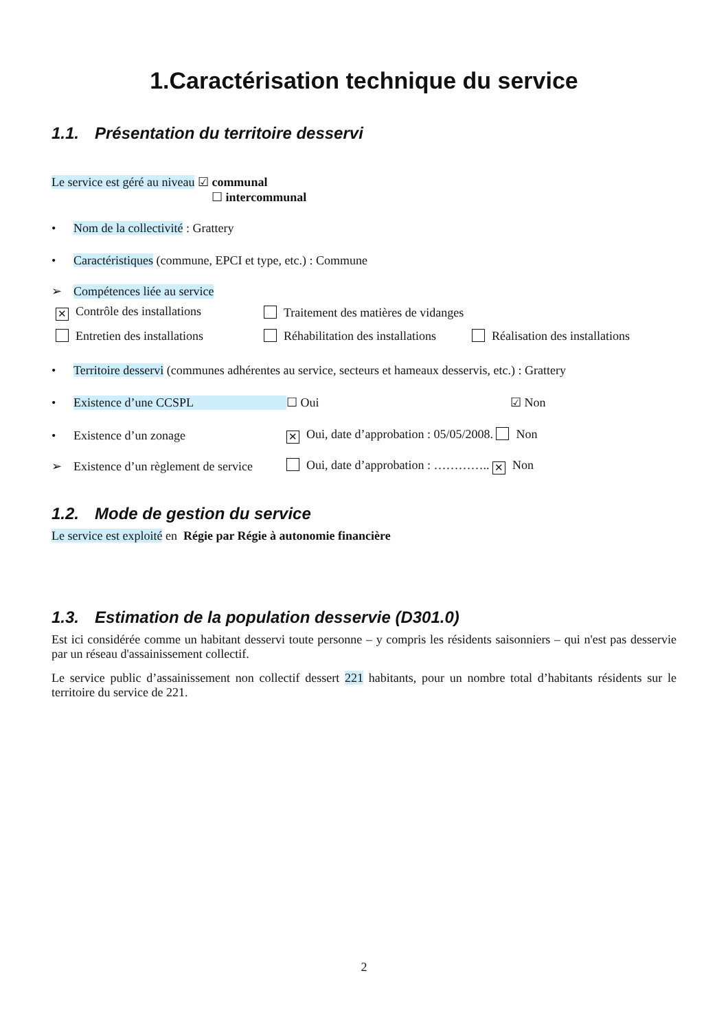1.Caractérisation technique du service
1.1. Présentation du territoire desservi
Le service est géré au niveau ☑ communal
☐ intercommunal
• Nom de la collectivité : Grattery
• Caractéristiques (commune, EPCI et type, etc.) : Commune
➢ Compétences liée au service
✕ Contrôle des installations Traitement des matières de vidanges
Entretien des installations Réhabilitation des installations Réalisation des installations
• Territoire desservi (communes adhérentes au service, secteurs et hameaux desservis, etc.) : Grattery
• Existence d’une CCSPL ☐ Oui ☑ Non
• Existence d’un zonage ✕ Oui, date d’approbation : 05/05/2008. Non
➢ Existence d’un règlement de service Oui, date d’approbation : ………….. ✕ Non
1.2. Mode de gestion du service
Le service est exploité en Régie par Régie à autonomie financière
1.3. Estimation de la population desservie (D301.0)
Est ici considérée comme un habitant desservi toute personne – y compris les résidents saisonniers – qui n'est pas desservie par un réseau d'assainissement collectif.
Le service public d’assainissement non collectif dessert 221 habitants, pour un nombre total d’habitants résidents sur le territoire du service de 221.
2